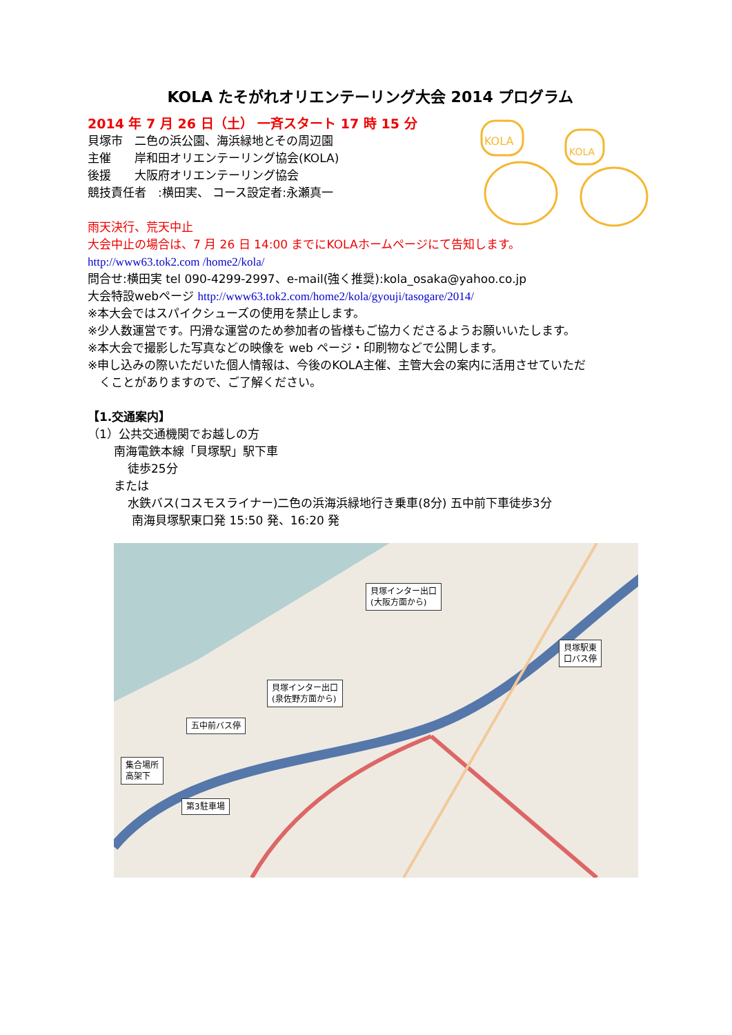KOLA
KOLA
KOLA たそがれオリエンテーリング大会 2014 プログラム
2014 年 7 月 26 日（土） 一斉スタート 17 時 15 分
貝塚市　二色の浜公園、海浜緑地とその周辺園
主催　　岸和田オリエンテーリング協会(KOLA)
後援　　大阪府オリエンテーリング協会
競技責任者　:横田実、 コース設定者:永瀬真一
雨天決行、荒天中止
大会中止の場合は、7 月 26 日 14:00 までにKOLAホームページにて告知します。
http://www63.tok2.com /home2/kola/
問合せ:横田実 tel 090-4299-2997、e-mail(強く推奨):kola_osaka@yahoo.co.jp
大会特設webページ http://www63.tok2.com/home2/kola/gyouji/tasogare/2014/
※本大会ではスパイクシューズの使用を禁止します。
※少人数運営です。円滑な運営のため参加者の皆様もご協力くださるようお願いいたします。
※本大会で撮影した写真などの映像を web ページ・印刷物などで公開します。
※申し込みの際いただいた個人情報は、今後のKOLA主催、主管大会の案内に活用させていただ
　くことがありますので、ご了解ください。
【1.交通案内】
（1）公共交通機関でお越しの方
南海電鉄本線「貝塚駅」駅下車
徒歩25分
または
水鉄バス(コスモスライナー)二色の浜海浜緑地行き乗車(8分) 五中前下車徒歩3分
南海貝塚駅東口発 15:50 発、16:20 発
貝塚インター出口
(大阪方面から)
貝塚駅東
口バス停
貝塚インター出口
(泉佐野方面から)
五中前バス停
集合場所
高架下
第3駐車場